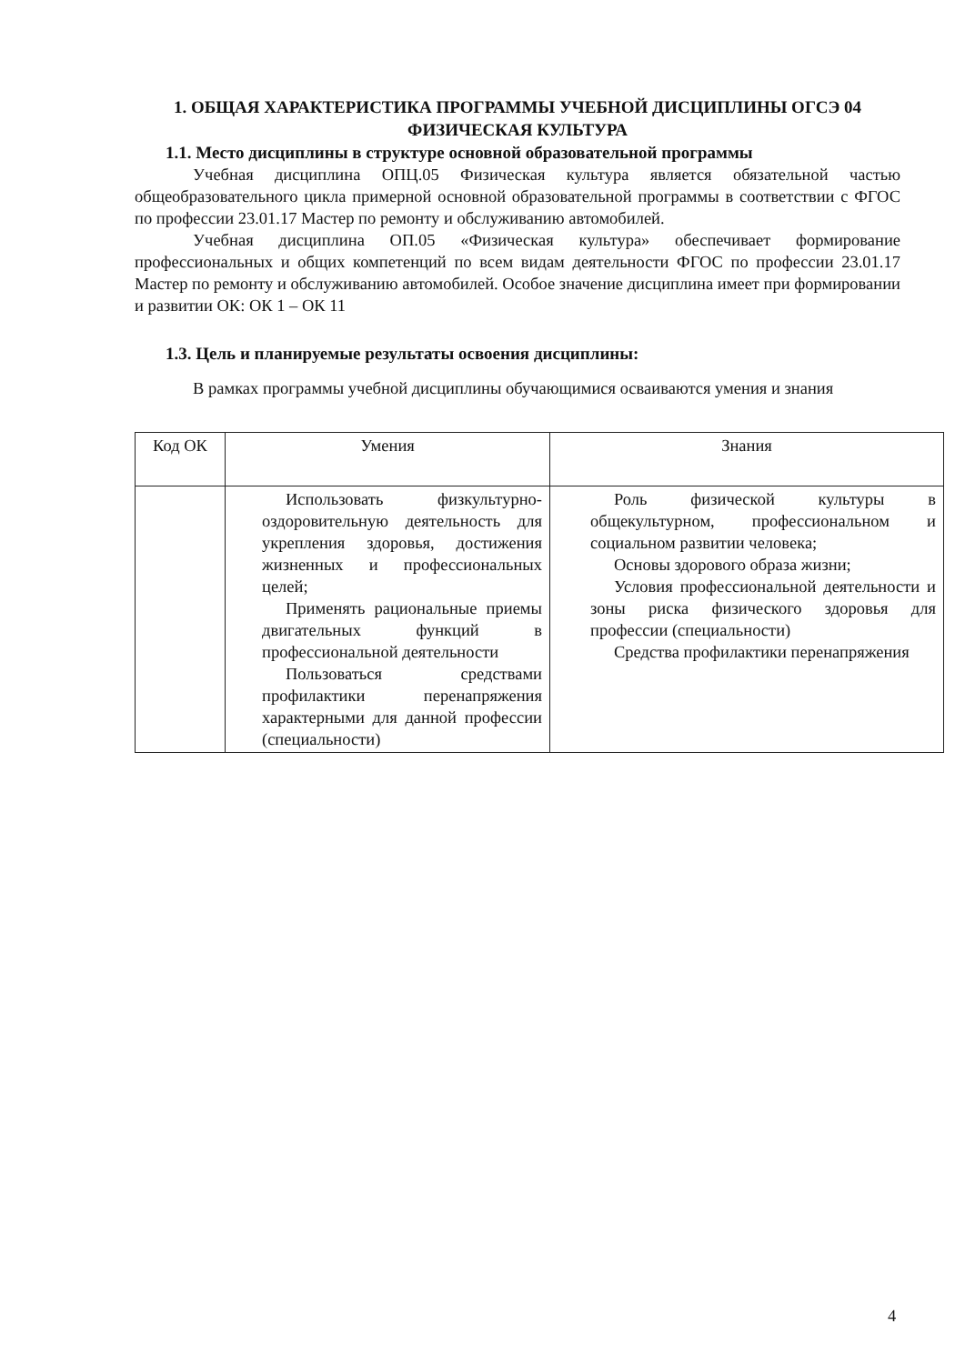1. ОБЩАЯ ХАРАКТЕРИСТИКА ПРОГРАММЫ УЧЕБНОЙ ДИСЦИПЛИНЫ ОГСЭ 04 ФИЗИЧЕСКАЯ КУЛЬТУРА
1.1. Место дисциплины в структуре основной образовательной программы
Учебная дисциплина ОПЦ.05 Физическая культура является обязательной частью общеобразовательного цикла примерной основной образовательной программы в соответствии с ФГОС по профессии 23.01.17 Мастер по ремонту и обслуживанию автомобилей.
Учебная дисциплина ОП.05 «Физическая культура» обеспечивает формирование профессиональных и общих компетенций по всем видам деятельности ФГОС по профессии 23.01.17 Мастер по ремонту и обслуживанию автомобилей. Особое значение дисциплина имеет при формировании и развитии ОК: ОК 1 – ОК 11
1.3. Цель и планируемые результаты освоения дисциплины:
В рамках программы учебной дисциплины обучающимися осваиваются умения и знания
| Код ОК | Умения | Знания |
| --- | --- | --- |
| | Использовать физкультурно-оздоровительную деятельность для укрепления здоровья, достижения жизненных и профессиональных целей; Применять рациональные приемы двигательных функций в профессиональной деятельности Пользоваться средствами профилактики перенапряжения характерными для данной профессии (специальности) | Роль физической культуры в общекультурном, профессиональном и социальном развитии человека; Основы здорового образа жизни; Условия профессиональной деятельности и зоны риска физического здоровья для профессии (специальности) Средства профилактики перенапряжения |
4